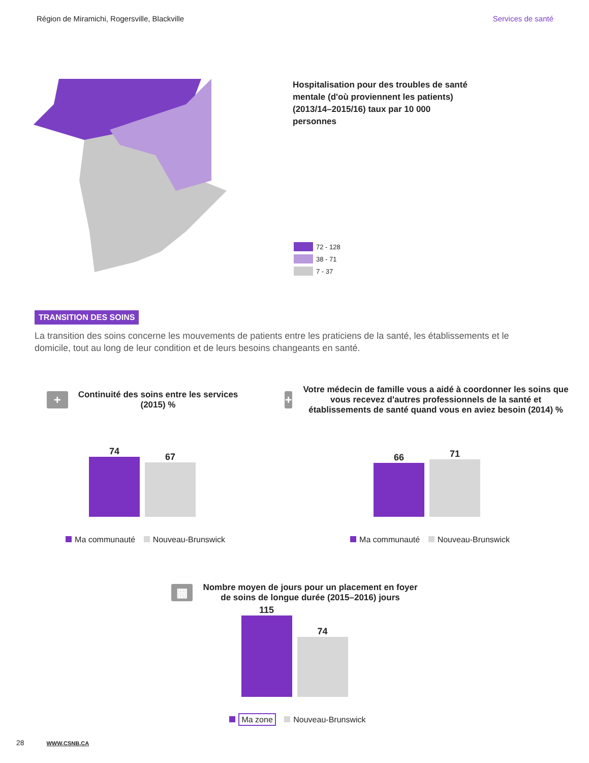Région de Miramichi, Rogersville, Blackville Services de santé
Hospitalisation pour des troubles de santé mentale (d'où proviennent les patients) (2013/14–2015/16) taux par 10 000 personnes
72 - 128
38 - 71
7 - 37
TRANSITION DES SOINS
La transition des soins concerne les mouvements de patients entre les praticiens de la santé, les établissements et le domicile, tout au long de leur condition et de leurs besoins changeants en santé.
+
Continuité des soins entre les services
(2015) %
74
67
Ma communauté Nouveau-Brunswick
+
Votre médecin de famille vous a aidé à coordonner les soins que vous recevez d'autres professionnels de la santé et établissements de santé quand vous en aviez besoin (2014) %
66
71
Ma communauté Nouveau-Brunswick
▦
Nombre moyen de jours pour un placement en foyer
de soins de longue durée (2015–2016) jours
115
74
Ma zone Nouveau-Brunswick
28 WWW.CSNB.CA